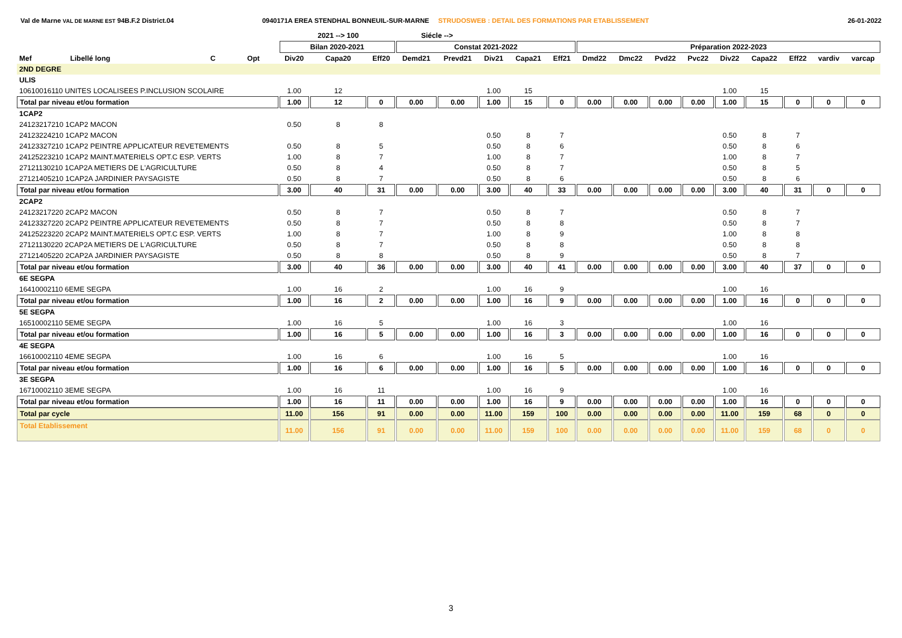Val de Marne VAL DE MARNE EST 94B.F.2 District.04 0940171A EREA STENDHAL BONNEUIL-SUR-MARNE STRUDOSWEB : DETAIL DES FORMATIONS PAR ETABLISSEMENT
26-01-2022
| | | | | | 2021 --> 100 | | Siécle --> | | | | | | | | | | | | | |
| --- | --- | --- | --- | --- | --- | --- | --- | --- | --- | --- | --- | --- | --- | --- | --- | --- | --- | --- | --- | --- |
| | | | | Bilan 2020-2021 | | | Constat 2021-2022 | | | | | Préparation 2022-2023 | | | | | | | | |
| Mef | Libellé long | C | Opt | Div20 | Capa20 | Eff20 | Demd21 | Prevd21 | Div21 | Capa21 | Eff21 | Dmd22 | Dmc22 | Pvd22 | Pvc22 | Div22 | Capa22 | Eff22 | vardiv | varcap |
| 2ND DEGRE | | | | | | | | | | | | | | | | | | | | |
| ULIS | | | | | | | | | | | | | | | | | | | | |
| 10610016110 UNITES LOCALISEES P.INCLUSION SCOLAIRE | | | | 1.00 | 12 | | | | 1.00 | 15 | | | | | | 1.00 | 15 | | | |
| Total par niveau et/ou formation | | | | 1.00 | 12 | 0 | 0.00 | 0.00 | 1.00 | 15 | 0 | 0.00 | 0.00 | 0.00 | 0.00 | 1.00 | 15 | 0 | 0 | 0 |
| 1CAP2 | | | | | | | | | | | | | | | | | | | | |
| 24123217210 1CAP2 MACON | | | | 0.50 | 8 | 8 | | | | | | | | | | | | | | |
| 24123224210 1CAP2 MACON | | | | | | | | | 0.50 | 8 | 7 | | | | | 0.50 | 8 | 7 | | |
| 24123327210 1CAP2 PEINTRE APPLICATEUR REVETEMENTS | | | | 0.50 | 8 | 5 | | | 0.50 | 8 | 6 | | | | | 0.50 | 8 | 6 | | |
| 24125223210 1CAP2 MAINT.MATERIELS OPT.C ESP. VERTS | | | | 1.00 | 8 | 7 | | | 1.00 | 8 | 7 | | | | | 1.00 | 8 | 7 | | |
| 27121130210 1CAP2A METIERS DE L'AGRICULTURE | | | | 0.50 | 8 | 4 | | | 0.50 | 8 | 7 | | | | | 0.50 | 8 | 5 | | |
| 27121405210 1CAP2A JARDINIER PAYSAGISTE | | | | 0.50 | 8 | 7 | | | 0.50 | 8 | 6 | | | | | 0.50 | 8 | 6 | | |
| Total par niveau et/ou formation | | | | 3.00 | 40 | 31 | 0.00 | 0.00 | 3.00 | 40 | 33 | 0.00 | 0.00 | 0.00 | 0.00 | 3.00 | 40 | 31 | 0 | 0 |
| 2CAP2 | | | | | | | | | | | | | | | | | | | | |
| 24123217220 2CAP2 MACON | | | | 0.50 | 8 | 7 | | | 0.50 | 8 | 7 | | | | | 0.50 | 8 | 7 | | |
| 24123327220 2CAP2 PEINTRE APPLICATEUR REVETEMENTS | | | | 0.50 | 8 | 7 | | | 0.50 | 8 | 8 | | | | | 0.50 | 8 | 7 | | |
| 24125223220 2CAP2 MAINT.MATERIELS OPT.C ESP. VERTS | | | | 1.00 | 8 | 7 | | | 1.00 | 8 | 9 | | | | | 1.00 | 8 | 8 | | |
| 27121130220 2CAP2A METIERS DE L'AGRICULTURE | | | | 0.50 | 8 | 7 | | | 0.50 | 8 | 8 | | | | | 0.50 | 8 | 8 | | |
| 27121405220 2CAP2A JARDINIER PAYSAGISTE | | | | 0.50 | 8 | 8 | | | 0.50 | 8 | 9 | | | | | 0.50 | 8 | 7 | | |
| Total par niveau et/ou formation | | | | 3.00 | 40 | 36 | 0.00 | 0.00 | 3.00 | 40 | 41 | 0.00 | 0.00 | 0.00 | 0.00 | 3.00 | 40 | 37 | 0 | 0 |
| 6E SEGPA | | | | | | | | | | | | | | | | | | | | |
| 16410002110 6EME SEGPA | | | | 1.00 | 16 | 2 | | | 1.00 | 16 | 9 | | | | | 1.00 | 16 | | | |
| Total par niveau et/ou formation | | | | 1.00 | 16 | 2 | 0.00 | 0.00 | 1.00 | 16 | 9 | 0.00 | 0.00 | 0.00 | 0.00 | 1.00 | 16 | 0 | 0 | 0 |
| 5E SEGPA | | | | | | | | | | | | | | | | | | | | |
| 16510002110 5EME SEGPA | | | | 1.00 | 16 | 5 | | | 1.00 | 16 | 3 | | | | | 1.00 | 16 | | | |
| Total par niveau et/ou formation | | | | 1.00 | 16 | 5 | 0.00 | 0.00 | 1.00 | 16 | 3 | 0.00 | 0.00 | 0.00 | 0.00 | 1.00 | 16 | 0 | 0 | 0 |
| 4E SEGPA | | | | | | | | | | | | | | | | | | | | |
| 16610002110 4EME SEGPA | | | | 1.00 | 16 | 6 | | | 1.00 | 16 | 5 | | | | | 1.00 | 16 | | | |
| Total par niveau et/ou formation | | | | 1.00 | 16 | 6 | 0.00 | 0.00 | 1.00 | 16 | 5 | 0.00 | 0.00 | 0.00 | 0.00 | 1.00 | 16 | 0 | 0 | 0 |
| 3E SEGPA | | | | | | | | | | | | | | | | | | | | |
| 16710002110 3EME SEGPA | | | | 1.00 | 16 | 11 | | | 1.00 | 16 | 9 | | | | | 1.00 | 16 | | | |
| Total par niveau et/ou formation | | | | 1.00 | 16 | 11 | 0.00 | 0.00 | 1.00 | 16 | 9 | 0.00 | 0.00 | 0.00 | 0.00 | 1.00 | 16 | 0 | 0 | 0 |
| Total par cycle | | | | 11.00 | 156 | 91 | 0.00 | 0.00 | 11.00 | 159 | 100 | 0.00 | 0.00 | 0.00 | 0.00 | 11.00 | 159 | 68 | 0 | 0 |
| Total Etablissement | | | | 11.00 | 156 | 91 | 0.00 | 0.00 | 11.00 | 159 | 100 | 0.00 | 0.00 | 0.00 | 0.00 | 11.00 | 159 | 68 | 0 | 0 |
3